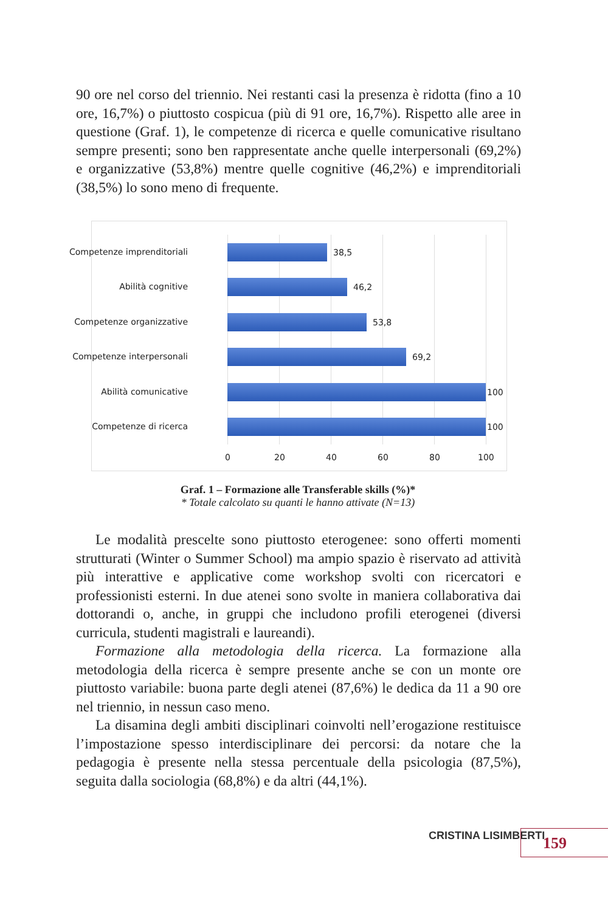90 ore nel corso del triennio. Nei restanti casi la presenza è ridotta (fino a 10 ore, 16,7%) o piuttosto cospicua (più di 91 ore, 16,7%). Rispetto alle aree in questione (Graf. 1), le competenze di ricerca e quelle comunicative risultano sempre presenti; sono ben rappresentate anche quelle interpersonali (69,2%) e organizzative (53,8%) mentre quelle cognitive (46,2%) e imprenditoriali (38,5%) lo sono meno di frequente.
Competenze imprenditoriali 38,5
Abilità cognitive 46,2
Competenze organizzative 53,8
Competenze interpersonali 69,2
Abilità comunicative 100
Competenze di ricerca 100
0 20 40 60 80 100
Graf. 1 – Formazione alle Transferable skills (%)*
* Totale calcolato su quanti le hanno attivate (N=13)
Le modalità prescelte sono piuttosto eterogenee: sono offerti momenti strutturati (Winter o Summer School) ma ampio spazio è riservato ad attività più interattive e applicative come workshop svolti con ricercatori e professionisti esterni. In due atenei sono svolte in maniera collaborativa dai dottorandi o, anche, in gruppi che includono profili eterogenei (diversi curricula, studenti magistrali e laureandi).
Formazione alla metodologia della ricerca. La formazione alla metodologia della ricerca è sempre presente anche se con un monte ore piuttosto variabile: buona parte degli atenei (87,6%) le dedica da 11 a 90 ore nel triennio, in nessun caso meno.
La disamina degli ambiti disciplinari coinvolti nell’erogazione restituisce l’impostazione spesso interdisciplinare dei percorsi: da notare che la pedagogia è presente nella stessa percentuale della psicologia (87,5%), seguita dalla sociologia (68,8%) e da altri (44,1%).
CRISTINA LISIMBERTI 159